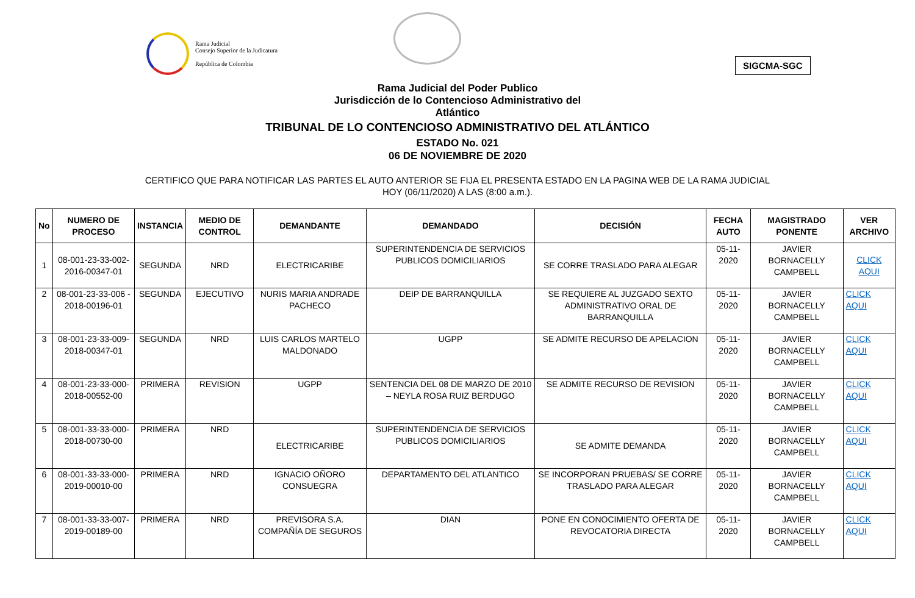Rama Judicial
Consejo Superior de la Judicatura
República de Colombia
SIGCMA-SGC
Rama Judicial del Poder Publico
Jurisdicción de lo Contencioso Administrativo del
Atlántico
TRIBUNAL DE LO CONTENCIOSO ADMINISTRATIVO DEL ATLÁNTICO
ESTADO No. 021
06 DE NOVIEMBRE DE 2020
CERTIFICO QUE PARA NOTIFICAR LAS PARTES EL AUTO ANTERIOR SE FIJA EL PRESENTA ESTADO EN LA PAGINA WEB DE LA RAMA JUDICIAL
HOY (06/11/2020) A LAS (8:00 a.m.).
| No | NUMERO DE PROCESO | INSTANCIA | MEDIO DE CONTROL | DEMANDANTE | DEMANDADO | DECISIÓN | FECHA AUTO | MAGISTRADO PONENTE | VER ARCHIVO |
| --- | --- | --- | --- | --- | --- | --- | --- | --- | --- |
| 1 | 08-001-23-33-002-2016-00347-01 | SEGUNDA | NRD | ELECTRICARIBE | SUPERINTENDENCIA DE SERVICIOS PUBLICOS DOMICILIARIOS | SE CORRE TRASLADO PARA ALEGAR | 05-11-2020 | JAVIER BORNACELLY CAMPBELL | CLICK AQUI |
| 2 | 08-001-23-33-006 - 2018-00196-01 | SEGUNDA | EJECUTIVO | NURIS MARIA ANDRADE PACHECO | DEIP DE BARRANQUILLA | SE REQUIERE AL JUZGADO SEXTO ADMINISTRATIVO ORAL DE BARRANQUILLA | 05-11-2020 | JAVIER BORNACELLY CAMPBELL | CLICK AQUI |
| 3 | 08-001-23-33-009-2018-00347-01 | SEGUNDA | NRD | LUIS CARLOS MARTELO MALDONADO | UGPP | SE ADMITE RECURSO DE APELACION | 05-11-2020 | JAVIER BORNACELLY CAMPBELL | CLICK AQUI |
| 4 | 08-001-23-33-000-2018-00552-00 | PRIMERA | REVISION | UGPP | SENTENCIA DEL 08 DE MARZO DE 2010 – NEYLA ROSA RUIZ BERDUGO | SE ADMITE RECURSO DE REVISION | 05-11-2020 | JAVIER BORNACELLY CAMPBELL | CLICK AQUI |
| 5 | 08-001-33-33-000-2018-00730-00 | PRIMERA | NRD | ELECTRICARIBE | SUPERINTENDENCIA DE SERVICIOS PUBLICOS DOMICILIARIOS | SE ADMITE DEMANDA | 05-11-2020 | JAVIER BORNACELLY CAMPBELL | CLICK AQUI |
| 6 | 08-001-33-33-000-2019-00010-00 | PRIMERA | NRD | IGNACIO OÑORO CONSUEGRA | DEPARTAMENTO DEL ATLANTICO | SE INCORPORAN PRUEBAS/ SE CORRE TRASLADO PARA ALEGAR | 05-11-2020 | JAVIER BORNACELLY CAMPBELL | CLICK AQUI |
| 7 | 08-001-33-33-007-2019-00189-00 | PRIMERA | NRD | PREVISORA S.A. COMPAÑÍA DE SEGUROS | DIAN | PONE EN CONOCIMIENTO OFERTA DE REVOCATORIA DIRECTA | 05-11-2020 | JAVIER BORNACELLY CAMPBELL | CLICK AQUI |